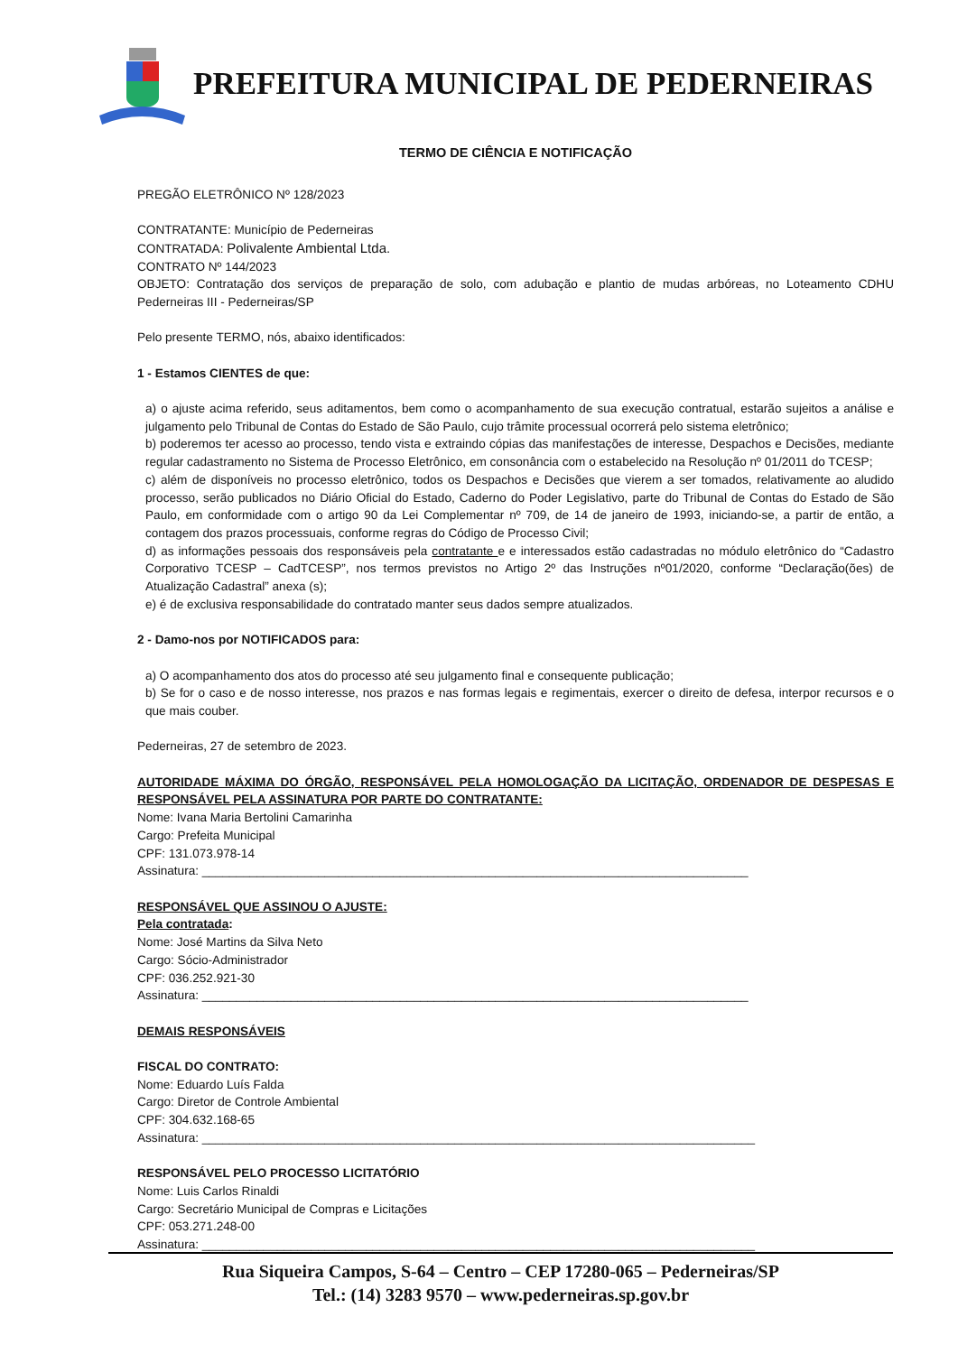PREFEITURA MUNICIPAL DE PEDERNEIRAS
TERMO DE CIÊNCIA E NOTIFICAÇÃO
PREGÃO ELETRÔNICO Nº 128/2023
CONTRATANTE: Município de Pederneiras
CONTRATADA: Polivalente Ambiental Ltda.
CONTRATO Nº 144/2023
OBJETO: Contratação dos serviços de preparação de solo, com adubação e plantio de mudas arbóreas, no Loteamento CDHU Pederneiras III - Pederneiras/SP
Pelo presente TERMO, nós, abaixo identificados:
1 - Estamos CIENTES de que:
a) o ajuste acima referido, seus aditamentos, bem como o acompanhamento de sua execução contratual, estarão sujeitos a análise e julgamento pelo Tribunal de Contas do Estado de São Paulo, cujo trâmite processual ocorrerá pelo sistema eletrônico;
b) poderemos ter acesso ao processo, tendo vista e extraindo cópias das manifestações de interesse, Despachos e Decisões, mediante regular cadastramento no Sistema de Processo Eletrônico, em consonância com o estabelecido na Resolução nº 01/2011 do TCESP;
c) além de disponíveis no processo eletrônico, todos os Despachos e Decisões que vierem a ser tomados, relativamente ao aludido processo, serão publicados no Diário Oficial do Estado, Caderno do Poder Legislativo, parte do Tribunal de Contas do Estado de São Paulo, em conformidade com o artigo 90 da Lei Complementar nº 709, de 14 de janeiro de 1993, iniciando-se, a partir de então, a contagem dos prazos processuais, conforme regras do Código de Processo Civil;
d) as informações pessoais dos responsáveis pela contratante e e interessados estão cadastradas no módulo eletrônico do “Cadastro Corporativo TCESP – CadTCESP”, nos termos previstos no Artigo 2º das Instruções nº01/2020, conforme “Declaração(ões) de Atualização Cadastral” anexa (s);
e) é de exclusiva responsabilidade do contratado manter seus dados sempre atualizados.
2 - Damo-nos por NOTIFICADOS para:
a) O acompanhamento dos atos do processo até seu julgamento final e consequente publicação;
b) Se for o caso e de nosso interesse, nos prazos e nas formas legais e regimentais, exercer o direito de defesa, interpor recursos e o que mais couber.
Pederneiras, 27 de setembro de 2023.
AUTORIDADE MÁXIMA DO ÓRGÃO, RESPONSÁVEL PELA HOMOLOGAÇÃO DA LICITAÇÃO, ORDENADOR DE DESPESAS E RESPONSÁVEL PELA ASSINATURA POR PARTE DO CONTRATANTE:
Nome: Ivana Maria Bertolini Camarinha
Cargo: Prefeita Municipal
CPF: 131.073.978-14
Assinatura: ________________________________________________________________________________
RESPONSÁVEL QUE ASSINOU O AJUSTE:
Pela contratada:
Nome: José Martins da Silva Neto
Cargo: Sócio-Administrador
CPF: 036.252.921-30
Assinatura: ________________________________________________________________________________
DEMAIS RESPONSÁVEIS
FISCAL DO CONTRATO:
Nome: Eduardo Luís Falda
Cargo: Diretor de Controle Ambiental
CPF: 304.632.168-65
Assinatura: _________________________________________________________________________________
RESPONSÁVEL PELO PROCESSO LICITATÓRIO
Nome: Luis Carlos Rinaldi
Cargo: Secretário Municipal de Compras e Licitações
CPF: 053.271.248-00
Assinatura: _________________________________________________________________________________
Rua Siqueira Campos, S-64 – Centro – CEP 17280-065 – Pederneiras/SP
Tel.: (14) 3283 9570 – www.pederneiras.sp.gov.br